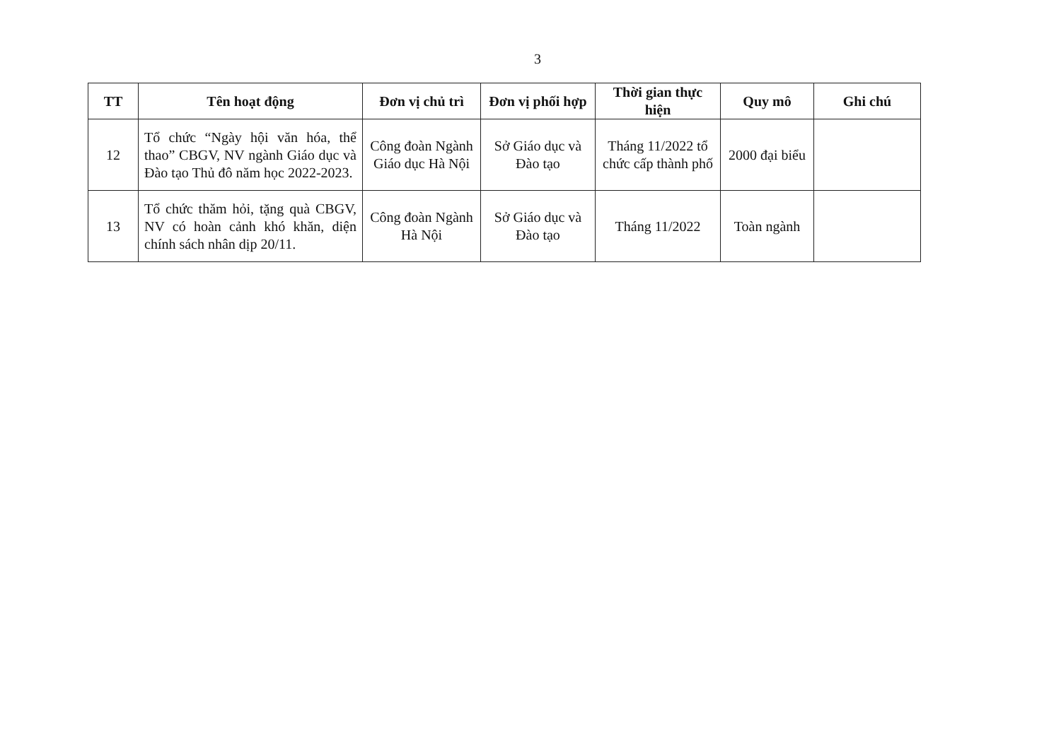3
| TT | Tên hoạt động | Đơn vị chủ trì | Đơn vị phối hợp | Thời gian thực hiện | Quy mô | Ghi chú |
| --- | --- | --- | --- | --- | --- | --- |
| 12 | Tổ chức “Ngày hội văn hóa, thể thao” CBGV, NV ngành Giáo dục và Đào tạo Thủ đô năm học 2022-2023. | Công đoàn Ngành Giáo dục Hà Nội | Sở Giáo dục và Đào tạo | Tháng 11/2022 tổ chức cấp thành phố | 2000 đại biểu | |
| 13 | Tổ chức thăm hỏi, tặng quà CBGV, NV có hoàn cảnh khó khăn, diện chính sách nhân dịp 20/11. | Công đoàn Ngành Hà Nội | Sở Giáo dục và Đào tạo | Tháng 11/2022 | Toàn ngành | |